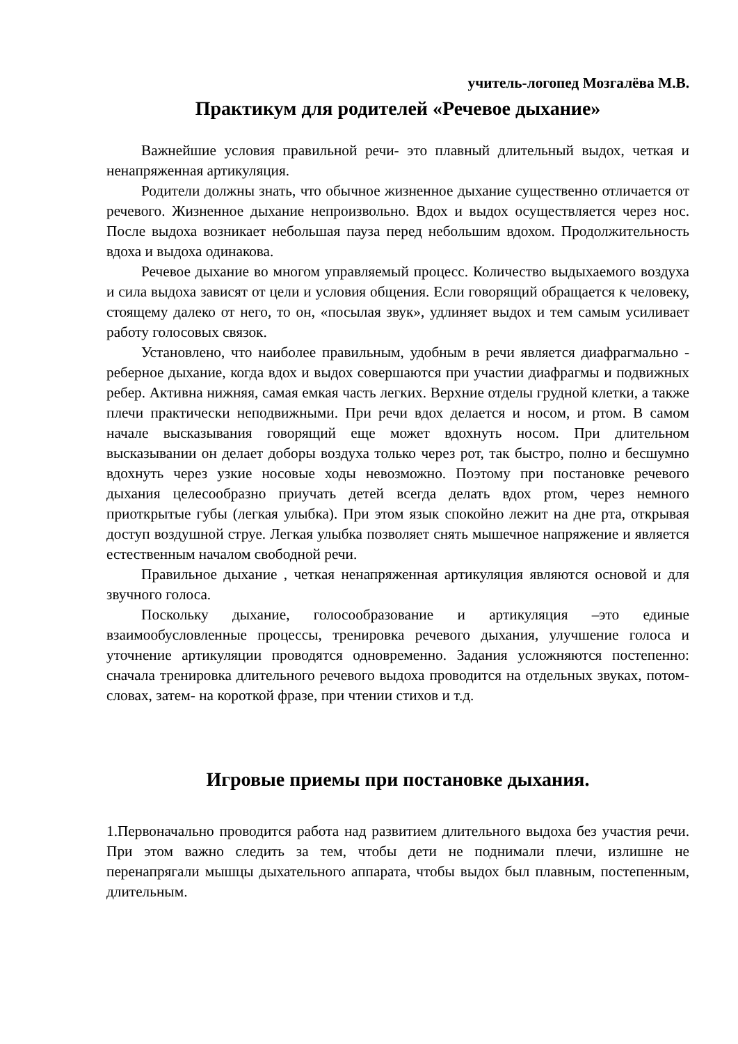учитель-логопед Мозгалёва М.В.
Практикум для родителей «Речевое дыхание»
Важнейшие условия правильной речи- это плавный длительный выдох, четкая и ненапряженная артикуляция.
Родители должны знать, что обычное жизненное дыхание существенно отличается от речевого. Жизненное дыхание непроизвольно. Вдох и выдох осуществляется через нос. После выдоха возникает небольшая пауза перед небольшим вдохом. Продолжительность вдоха и выдоха одинакова.
Речевое дыхание во многом управляемый процесс. Количество выдыхаемого воздуха и сила выдоха зависят от цели и условия общения. Если говорящий обращается к человеку, стоящему далеко от него, то он, «посылая звук», удлиняет выдох и тем самым усиливает работу голосовых связок.
Установлено, что наиболее правильным, удобным в речи является диафрагмально - реберное дыхание, когда вдох и выдох совершаются при участии диафрагмы и подвижных ребер. Активна нижняя, самая емкая часть легких. Верхние отделы грудной клетки, а также плечи практически неподвижными. При речи вдох делается и носом, и ртом. В самом начале высказывания говорящий еще может вдохнуть носом. При длительном высказывании он делает доборы воздуха только через рот, так быстро, полно и бесшумно вдохнуть через узкие носовые ходы невозможно. Поэтому при постановке речевого дыхания целесообразно приучать детей всегда делать вдох ртом, через немного приоткрытые губы (легкая улыбка). При этом язык спокойно лежит на дне рта, открывая доступ воздушной струе. Легкая улыбка позволяет снять мышечное напряжение и является естественным началом свободной речи.
Правильное дыхание , четкая ненапряженная артикуляция являются основой и для звучного голоса.
Поскольку дыхание, голосообразование и артикуляция –это единые взаимообусловленные процессы, тренировка речевого дыхания, улучшение голоса и уточнение артикуляции проводятся одновременно. Задания усложняются постепенно: сначала тренировка длительного речевого выдоха проводится на отдельных звуках, потом- словах, затем- на короткой фразе, при чтении стихов и т.д.
Игровые приемы при постановке дыхания.
1.Первоначально проводится работа над развитием длительного выдоха без участия речи. При этом важно следить за тем, чтобы дети не поднимали плечи, излишне не перенапрягали мышцы дыхательного аппарата, чтобы выдох был плавным, постепенным, длительным.